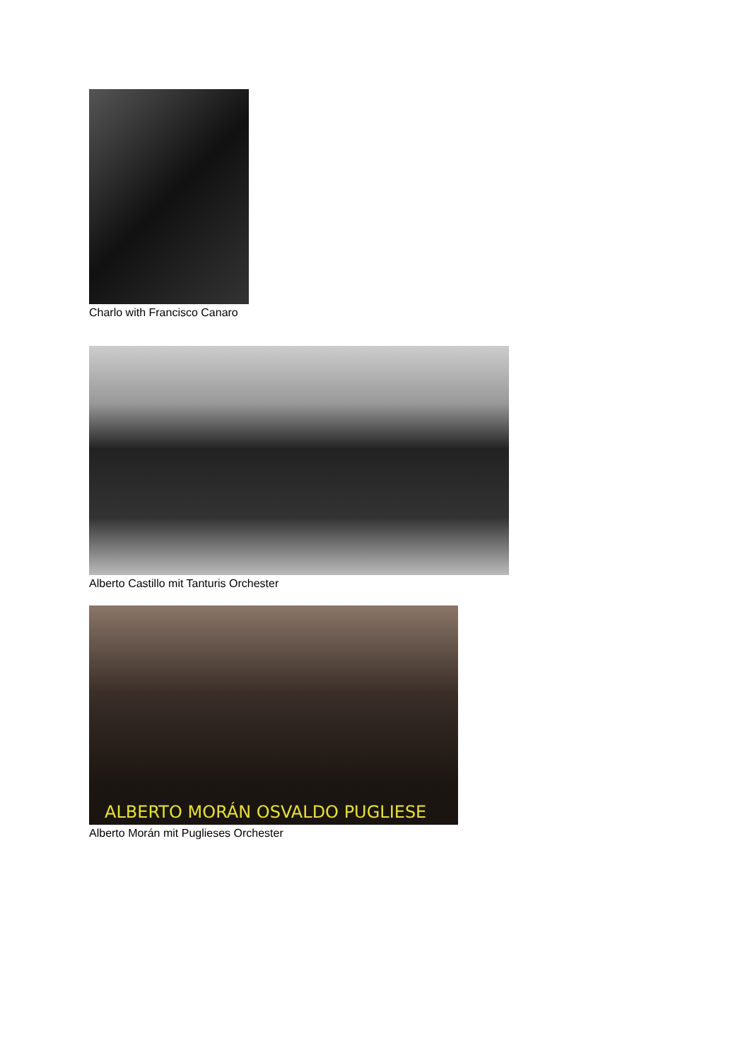Charlo with Francisco Canaro
Alberto Castillo mit Tanturis Orchester
ALBERTO MORÁN OSVALDO PUGLIESE
Alberto Morán mit Puglieses Orchester